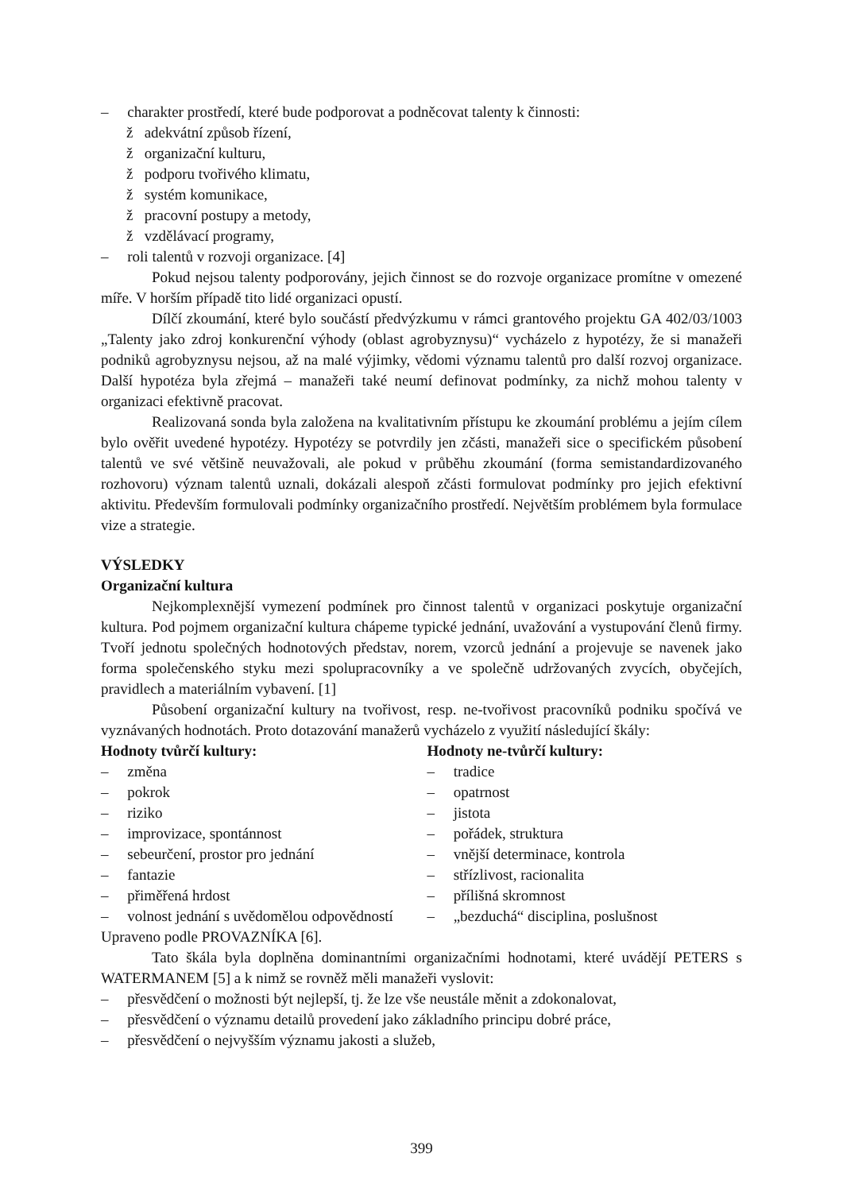– charakter prostředí, které bude podporovat a podněcovat talenty k činnosti:
ž adekvátní způsob řízení,
ž organizační kulturu,
ž podporu tvořivého klimatu,
ž systém komunikace,
ž pracovní postupy a metody,
ž vzdělávací programy,
– roli talentů v rozvoji organizace. [4]
Pokud nejsou talenty podporovány, jejich činnost se do rozvoje organizace promítne v omezené míře. V horším případě tito lidé organizaci opustí.
Dílčí zkoumání, které bylo součástí předvýzkumu v rámci grantového projektu GA 402/03/1003 „Talenty jako zdroj konkurenční výhody (oblast agrobyznysu)“ vycházelo z hypotézy, že si manažeři podniků agrobyznysu nejsou, až na malé výjimky, vědomi významu talentů pro další rozvoj organizace. Další hypotéza byla zřejmá – manažeři také neumí definovat podmínky, za nichž mohou talenty v organizaci efektivně pracovat.
Realizovaná sonda byla založena na kvalitativním přístupu ke zkoumání problému a jejím cílem bylo ověřit uvedené hypotézy. Hypotézy se potvrdily jen zčásti, manažeři sice o specifickém působení talentů ve své většině neuvažovali, ale pokud v průběhu zkoumání (forma semistandardizovaného rozhovoru) význam talentů uznali, dokázali alespoň zčásti formulovat podmínky pro jejich efektivní aktivitu. Především formulovali podmínky organizačního prostředí. Největším problémem byla formulace vize a strategie.
VÝSLEDKY
Organizační kultura
Nejkomplexnější vymezení podmínek pro činnost talentů v organizaci poskytuje organizační kultura. Pod pojmem organizační kultura chápeme typické jednání, uvažování a vystupování členů firmy. Tvoří jednotu společných hodnotových představ, norem, vzorců jednání a projevuje se navenek jako forma společenského styku mezi spolupracovníky a ve společně udržovaných zvycích, obyčejích, pravidlech a materiálním vybavení. [1]
Působení organizační kultury na tvořivost, resp. ne-tvořivost pracovníků podniku spočívá ve vyznávaných hodnotách. Proto dotazování manažerů vycházelo z využití následující škály:
Hodnoty tvůrčí kultury:
– změna
– pokrok
– riziko
– improvizace, spontánnost
– sebeurčení, prostor pro jednání
– fantazie
– přiměřená hrdost
– volnost jednání s uvědomělou odpovědností
Hodnoty ne-tvůrčí kultury:
– tradice
– opatrnost
– jistota
– pořádek, struktura
– vnější determinace, kontrola
– střízlivost, racionalita
– přílišná skromnost
– „bezduchá“ disciplina, poslušnost
Upraveno podle PROVAZNÍKA [6].
Tato škála byla doplněna dominantními organizačními hodnotami, které uvádějí PETERS s WATERMANEM [5] a k nimž se rovněž měli manažeři vyslovit:
– přesvědčení o možnosti být nejlepší, tj. že lze vše neustále měnit a zdokonalovat,
– přesvědčení o významu detailů provedení jako základního principu dobré práce,
– přesvědčení o nejvyšším významu jakosti a služeb,
399